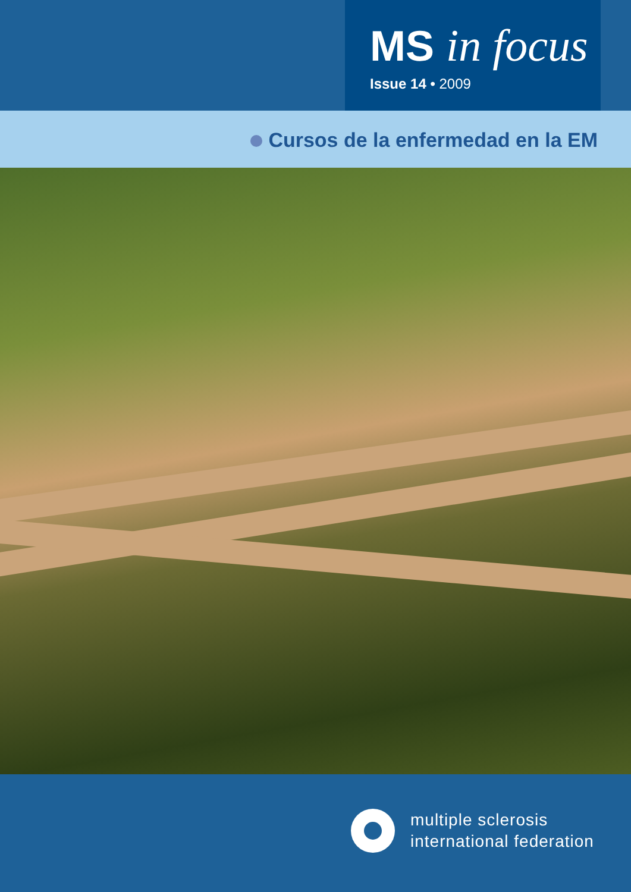MS in focus
Issue 14 • 2009
Cursos de la enfermedad en la EM
multiple sclerosis
international federation